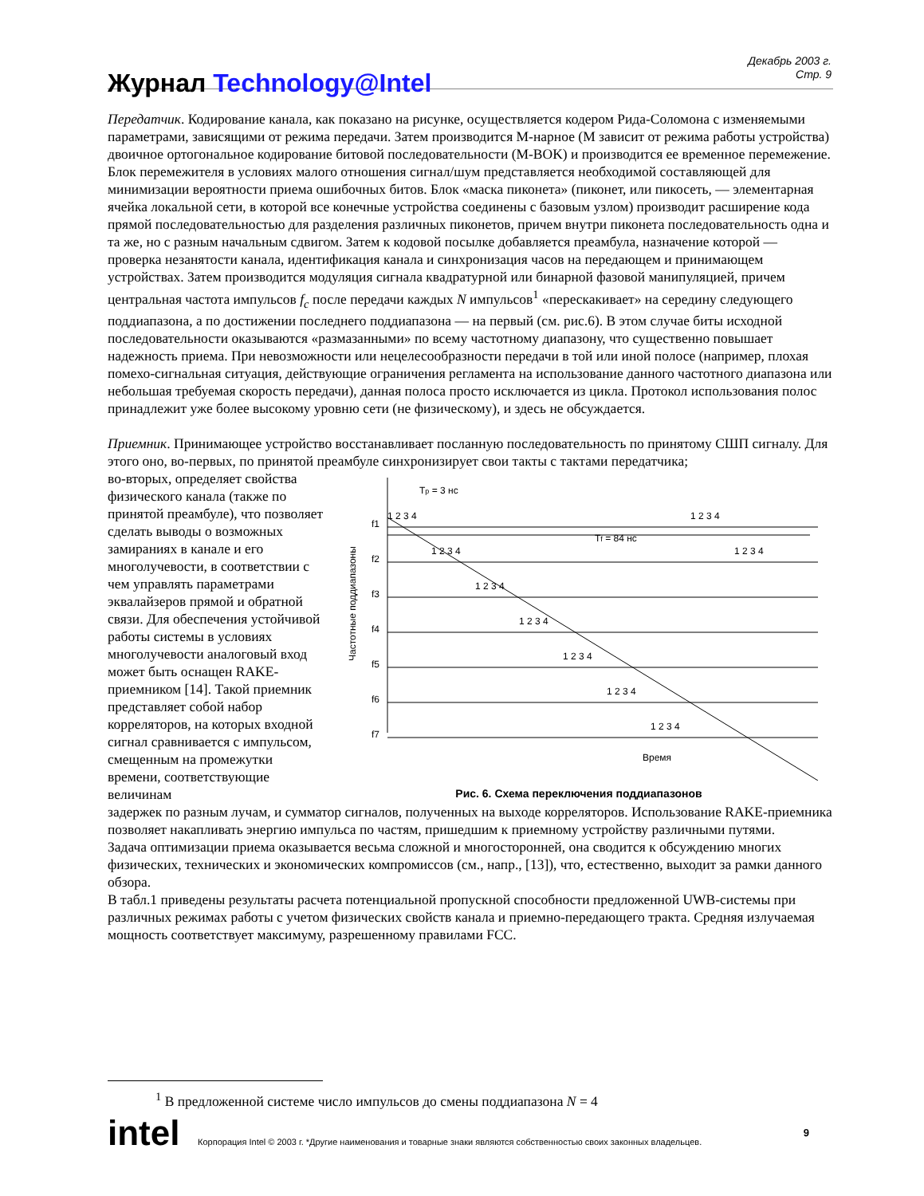Журнал Technology@Intel
Декабрь 2003 г.
Стр. 9
Передатчик. Кодирование канала, как показано на рисунке, осуществляется кодером Рида-Соломона с изменяемыми параметрами, зависящими от режима передачи. Затем производится М-нарное (М зависит от режима работы устройства) двоичное ортогональное кодирование битовой последовательности (M-BOK) и производится ее временное перемежение. Блок перемежителя в условиях малого отношения сигнал/шум представляется необходимой составляющей для минимизации вероятности приема ошибочных битов. Блок «маска пиконета» (пиконет, или пикосеть, — элементарная ячейка локальной сети, в которой все конечные устройства соединены с базовым узлом) производит расширение кода прямой последовательностью для разделения различных пиконетов, причем внутри пиконета последовательность одна и та же, но с разным начальным сдвигом. Затем к кодовой посылке добавляется преамбула, назначение которой — проверка незанятости канала, идентификация канала и синхронизация часов на передающем и принимающем устройствах. Затем производится модуляция сигнала квадратурной или бинарной фазовой манипуляцией, причем центральная частота импульсов f<sub>c</sub> после передачи каждых N импульсов<sup>1</sup> «перескакивает» на середину следующего поддиапазона, а по достижении последнего поддиапазона — на первый (см. рис.6). В этом случае биты исходной последовательности оказываются «размазанными» по всему частотному диапазону, что существенно повышает надежность приема. При невозможности или нецелесообразности передачи в той или иной полосе (например, плохая помехо-сигнальная ситуация, действующие ограничения регламента на использование данного частотного диапазона или небольшая требуемая скорость передачи), данная полоса просто исключается из цикла. Протокол использования полос принадлежит уже более высокому уровню сети (не физическому), и здесь не обсуждается.
Приемник. Принимающее устройство восстанавливает посланную последовательность по принятому СШП сигналу. Для этого оно, во-первых, по принятой преамбуле синхронизирует свои такты с тактами передатчика;
во-вторых, определяет свойства физического канала (также по принятой преамбуле), что позволяет сделать выводы о возможных замираниях в канале и его многолучевости, в соответствии с чем управлять параметрами эквалайзеров прямой и обратной связи. Для обеспечения устойчивой работы системы в условиях многолучевости аналоговый вход может быть оснащен RAKE-приемником [14]. Такой приемник представляет собой набор корреляторов, на которых входной сигнал сравнивается с импульсом, смещенным на промежутки времени, соответствующие величинам
Tp = 3 нс
Tf = 84 нс
f1
f2
f3
f4
f5
f6
f7
1 2 3 4
1 2 3 4
1 2 3 4
1 2 3 4
1 2 3 4
1 2 3 4
1 2 3 4
1 2 3 4
1 2 3 4
Время
Частотные поддиапазоны
Рис. 6. Схема переключения поддиапазонов
задержек по разным лучам, и сумматор сигналов, полученных на выходе корреляторов. Использование RAKE-приемника позволяет накапливать энергию импульса по частям, пришедшим к приемному устройству различными путями.
Задача оптимизации приема оказывается весьма сложной и многосторонней, она сводится к обсуждению многих физических, технических и экономических компромиссов (см., напр., [13]), что, естественно, выходит за рамки данного обзора.
В табл.1 приведены результаты расчета потенциальной пропускной способности предложенной UWB-системы при различных режимах работы с учетом физических свойств канала и приемно-передающего тракта. Средняя излучаемая мощность соответствует максимуму, разрешенному правилами FCC.
<sup>1</sup> В предложенной системе число импульсов до смены поддиапазона N = 4
intel Корпорация Intel © 2003 г. *Другие наименования и товарные знаки являются собственностью своих законных владельцев. 9